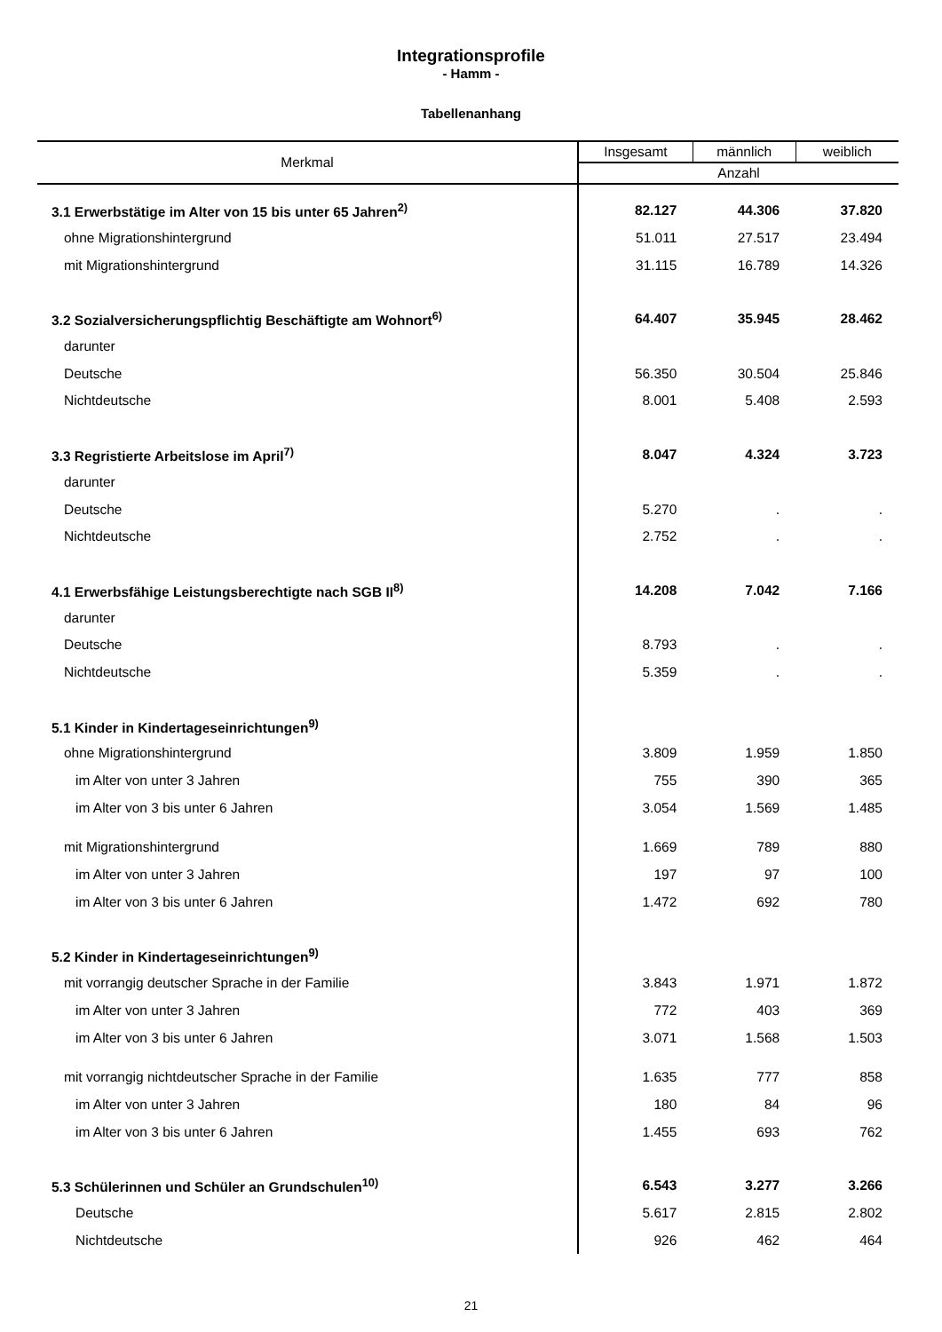Integrationsprofile
- Hamm -
Tabellenanhang
| Merkmal | Insgesamt | männlich | weiblich |
| --- | --- | --- | --- |
| | Anzahl | | |
| 3.1 Erwerbstätige im Alter von 15 bis unter 65 Jahren<sup>2)</sup> | 82.127 | 44.306 | 37.820 |
| ohne Migrationshintergrund | 51.011 | 27.517 | 23.494 |
| mit Migrationshintergrund | 31.115 | 16.789 | 14.326 |
| 3.2 Sozialversicherungspflichtig Beschäftigte am Wohnort<sup>6)</sup> | 64.407 | 35.945 | 28.462 |
| darunter | | | |
| Deutsche | 56.350 | 30.504 | 25.846 |
| Nichtdeutsche | 8.001 | 5.408 | 2.593 |
| 3.3 Regristierte Arbeitslose im April<sup>7)</sup> | 8.047 | 4.324 | 3.723 |
| darunter | | | |
| Deutsche | 5.270 | . | . |
| Nichtdeutsche | 2.752 | . | . |
| 4.1 Erwerbsfähige Leistungsberechtigte nach SGB II<sup>8)</sup> | 14.208 | 7.042 | 7.166 |
| darunter | | | |
| Deutsche | 8.793 | . | . |
| Nichtdeutsche | 5.359 | . | . |
| 5.1 Kinder in Kindertageseinrichtungen<sup>9)</sup> | | | |
| ohne Migrationshintergrund | 3.809 | 1.959 | 1.850 |
| im Alter von unter 3 Jahren | 755 | 390 | 365 |
| im Alter von 3 bis unter 6 Jahren | 3.054 | 1.569 | 1.485 |
| mit Migrationshintergrund | 1.669 | 789 | 880 |
| im Alter von unter 3 Jahren | 197 | 97 | 100 |
| im Alter von 3 bis unter 6 Jahren | 1.472 | 692 | 780 |
| 5.2 Kinder in Kindertageseinrichtungen<sup>9)</sup> | | | |
| mit vorrangig deutscher Sprache in der Familie | 3.843 | 1.971 | 1.872 |
| im Alter von unter 3 Jahren | 772 | 403 | 369 |
| im Alter von 3 bis unter 6 Jahren | 3.071 | 1.568 | 1.503 |
| mit vorrangig nichtdeutscher Sprache in der Familie | 1.635 | 777 | 858 |
| im Alter von unter 3 Jahren | 180 | 84 | 96 |
| im Alter von 3 bis unter 6 Jahren | 1.455 | 693 | 762 |
| 5.3 Schülerinnen und Schüler an Grundschulen<sup>10)</sup> | 6.543 | 3.277 | 3.266 |
| Deutsche | 5.617 | 2.815 | 2.802 |
| Nichtdeutsche | 926 | 462 | 464 |
21